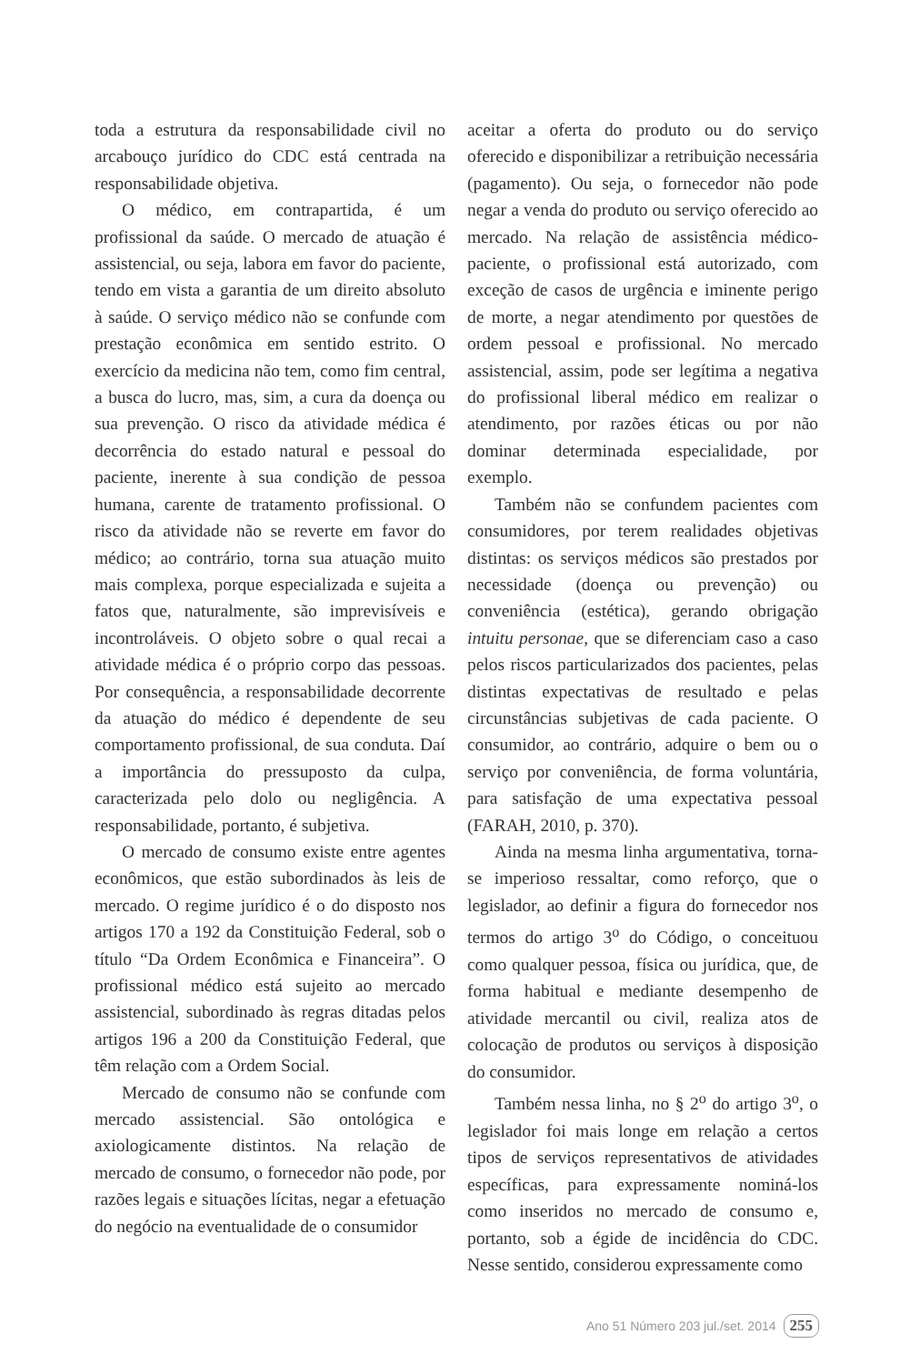toda a estrutura da responsabilidade civil no arcabouço jurídico do CDC está centrada na responsabilidade objetiva.
O médico, em contrapartida, é um profissional da saúde. O mercado de atuação é assistencial, ou seja, labora em favor do paciente, tendo em vista a garantia de um direito absoluto à saúde. O serviço médico não se confunde com prestação econômica em sentido estrito. O exercício da medicina não tem, como fim central, a busca do lucro, mas, sim, a cura da doença ou sua prevenção. O risco da atividade médica é decorrência do estado natural e pessoal do paciente, inerente à sua condição de pessoa humana, carente de tratamento profissional. O risco da atividade não se reverte em favor do médico; ao contrário, torna sua atuação muito mais complexa, porque especializada e sujeita a fatos que, naturalmente, são imprevisíveis e incontroláveis. O objeto sobre o qual recai a atividade médica é o próprio corpo das pessoas. Por consequência, a responsabilidade decorrente da atuação do médico é dependente de seu comportamento profissional, de sua conduta. Daí a importância do pressuposto da culpa, caracterizada pelo dolo ou negligência. A responsabilidade, portanto, é subjetiva.
O mercado de consumo existe entre agentes econômicos, que estão subordinados às leis de mercado. O regime jurídico é o do disposto nos artigos 170 a 192 da Constituição Federal, sob o título “Da Ordem Econômica e Financeira”. O profissional médico está sujeito ao mercado assistencial, subordinado às regras ditadas pelos artigos 196 a 200 da Constituição Federal, que têm relação com a Ordem Social.
Mercado de consumo não se confunde com mercado assistencial. São ontológica e axiologicamente distintos. Na relação de mercado de consumo, o fornecedor não pode, por razões legais e situações lícitas, negar a efetuação do negócio na eventualidade de o consumidor
aceitar a oferta do produto ou do serviço oferecido e disponibilizar a retribuição necessária (pagamento). Ou seja, o fornecedor não pode negar a venda do produto ou serviço oferecido ao mercado. Na relação de assistência médico-paciente, o profissional está autorizado, com exceção de casos de urgência e iminente perigo de morte, a negar atendimento por questões de ordem pessoal e profissional. No mercado assistencial, assim, pode ser legítima a negativa do profissional liberal médico em realizar o atendimento, por razões éticas ou por não dominar determinada especialidade, por exemplo.
Também não se confundem pacientes com consumidores, por terem realidades objetivas distintas: os serviços médicos são prestados por necessidade (doença ou prevenção) ou conveniência (estética), gerando obrigação intuitu personae, que se diferenciam caso a caso pelos riscos particularizados dos pacientes, pelas distintas expectativas de resultado e pelas circunstâncias subjetivas de cada paciente. O consumidor, ao contrário, adquire o bem ou o serviço por conveniência, de forma voluntária, para satisfação de uma expectativa pessoal (FARAH, 2010, p. 370).
Ainda na mesma linha argumentativa, torna-se imperioso ressaltar, como reforço, que o legislador, ao definir a figura do fornecedor nos termos do artigo 3<sup>o</sup> do Código, o conceituou como qualquer pessoa, física ou jurídica, que, de forma habitual e mediante desempenho de atividade mercantil ou civil, realiza atos de colocação de produtos ou serviços à disposição do consumidor.
Também nessa linha, no § 2<sup>o</sup> do artigo 3<sup>o</sup>, o legislador foi mais longe em relação a certos tipos de serviços representativos de atividades específicas, para expressamente nominá-los como inseridos no mercado de consumo e, portanto, sob a égide de incidência do CDC. Nesse sentido, considerou expressamente como
Ano 51 Número 203 jul./set. 2014 255